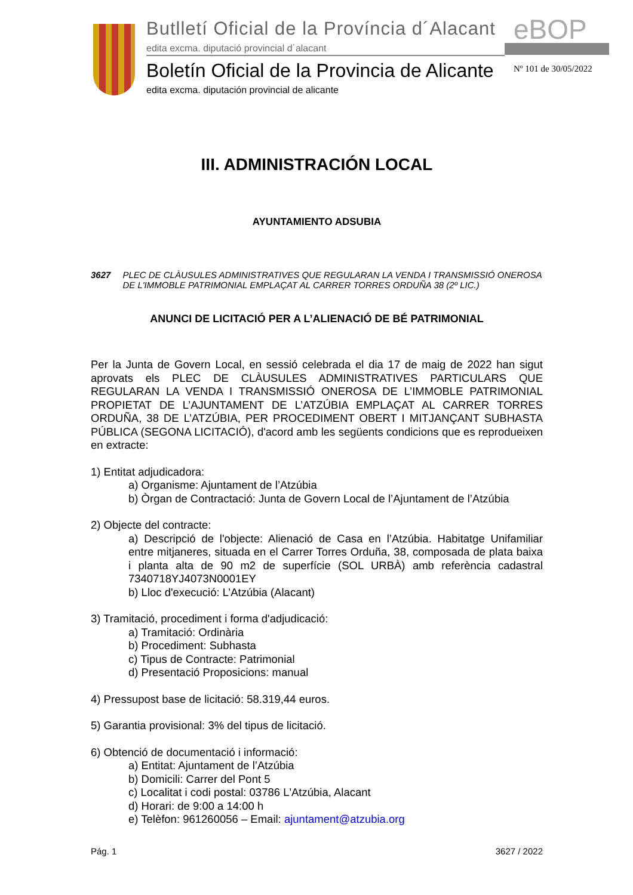Butlletí Oficial de la Província d´Alacant
eBOP
edita excma. diputació provincial d´alacant
Boletín Oficial de la Provincia de Alicante
Nº 101 de 30/05/2022
edita excma. diputación provincial de alicante
III. ADMINISTRACIÓN LOCAL
AYUNTAMIENTO ADSUBIA
3627 PLEC DE CLÀUSULES ADMINISTRATIVES QUE REGULARAN LA VENDA I TRANSMISSIÓ ONEROSA DE L'IMMOBLE PATRIMONIAL EMPLAÇAT AL CARRER TORRES ORDUÑA 38 (2º LIC.)
ANUNCI DE LICITACIÓ PER A L’ALIENACIÓ DE BÉ PATRIMONIAL
Per la Junta de Govern Local, en sessió celebrada el dia 17 de maig de 2022 han sigut aprovats els PLEC DE CLÀUSULES ADMINISTRATIVES PARTICULARS QUE REGULARAN LA VENDA I TRANSMISSIÓ ONEROSA DE L’IMMOBLE PATRIMONIAL PROPIETAT DE L’AJUNTAMENT DE L’ATZÚBIA EMPLAÇAT AL CARRER TORRES ORDUÑA, 38 DE L’ATZÚBIA, PER PROCEDIMENT OBERT I MITJANÇANT SUBHASTA PÚBLICA (SEGONA LICITACIÓ), d'acord amb les següents condicions que es reprodueixen en extracte:
1) Entitat adjudicadora:
a) Organisme: Ajuntament de l’Atzúbia
b) Òrgan de Contractació: Junta de Govern Local de l’Ajuntament de l’Atzúbia
2) Objecte del contracte:
a) Descripció de l'objecte: Alienació de Casa en l’Atzúbia. Habitatge Unifamiliar entre mitjaneres, situada en el Carrer Torres Orduña, 38, composada de plata baixa i planta alta de 90 m2 de superfície (SOL URBÀ) amb referència cadastral 7340718YJ4073N0001EY
b) Lloc d'execució: L’Atzúbia (Alacant)
3) Tramitació, procediment i forma d'adjudicació:
a) Tramitació: Ordinària
b) Procediment: Subhasta
c) Tipus de Contracte: Patrimonial
d) Presentació Proposicions: manual
4) Pressupost base de licitació: 58.319,44 euros.
5) Garantia provisional: 3% del tipus de licitació.
6) Obtenció de documentació i informació:
a) Entitat: Ajuntament de l’Atzúbia
b) Domicili: Carrer del Pont 5
c) Localitat i codi postal: 03786 L'Atzúbia, Alacant
d) Horari: de 9:00 a 14:00 h
e) Telèfon: 961260056 – Email: ajuntament@atzubia.org
Pág. 1 3627 / 2022